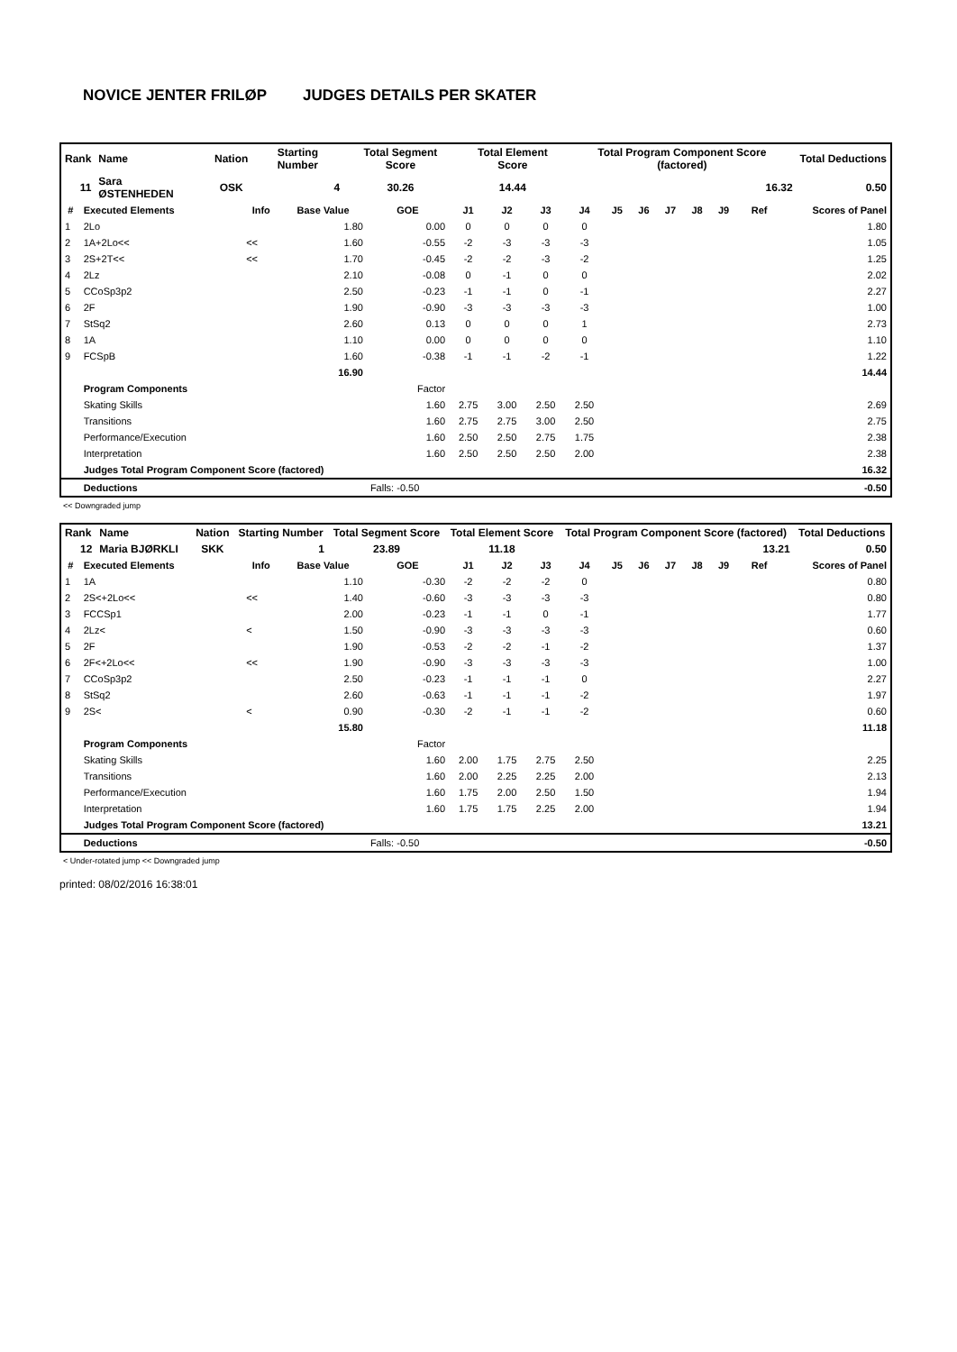NOVICE JENTER FRILØP JUDGES DETAILS PER SKATER
| Rank | Name | | Nation | Starting Number | Total Segment Score | Total Element Score | Total Program Component Score (factored) | Total Deductions |
| 11 | Sara ØSTENHEDEN | | OSK | 4 | 30.26 | 14.44 | 16.32 | 0.50 |
| # | Executed Elements | Info | Base Value | GOE | J1 | J2 | J3 | J4 | J5 | J6 | J7 | J8 | J9 | Ref | Scores of Panel |
| --- | --- | --- | --- | --- | --- | --- | --- | --- | --- | --- | --- | --- | --- | --- | --- |
| 1 | 2Lo | | 1.80 | 0.00 | 0 | 0 | 0 | 0 | | | | | | | 1.80 |
| 2 | 1A+2Lo<< | << | 1.60 | -0.55 | -2 | -3 | -3 | -3 | | | | | | | 1.05 |
| 3 | 2S+2T<< | << | 1.70 | -0.45 | -2 | -2 | -3 | -2 | | | | | | | 1.25 |
| 4 | 2Lz | | 2.10 | -0.08 | 0 | -1 | 0 | 0 | | | | | | | 2.02 |
| 5 | CCoSp3p2 | | 2.50 | -0.23 | -1 | -1 | 0 | -1 | | | | | | | 2.27 |
| 6 | 2F | | 1.90 | -0.90 | -3 | -3 | -3 | -3 | | | | | | | 1.00 |
| 7 | StSq2 | | 2.60 | 0.13 | 0 | 0 | 0 | 1 | | | | | | | 2.73 |
| 8 | 1A | | 1.10 | 0.00 | 0 | 0 | 0 | 0 | | | | | | | 1.10 |
| 9 | FCSpB | | 1.60 | -0.38 | -1 | -1 | -2 | -1 | | | | | | | 1.22 |
| | | | 16.90 | | | | | | | | | | | | 14.44 |
| | Program Components | | | Factor | | | | | | | | | | | |
| | Skating Skills | | | 1.60 | 2.75 | 3.00 | 2.50 | 2.50 | | | | | | | 2.69 |
| | Transitions | | | 1.60 | 2.75 | 2.75 | 3.00 | 2.50 | | | | | | | 2.75 |
| | Performance/Execution | | | 1.60 | 2.50 | 2.50 | 2.75 | 1.75 | | | | | | | 2.38 |
| | Interpretation | | | 1.60 | 2.50 | 2.50 | 2.50 | 2.00 | | | | | | | 2.38 |
| | Judges Total Program Component Score (factored) | | | | | | | | | | | | | | 16.32 |
| | Deductions | | | Falls: -0.50 | | | | | | | | | | | -0.50 |
<< Downgraded jump
| Rank | Name | | Nation | Starting Number | Total Segment Score | Total Element Score | Total Program Component Score (factored) | Total Deductions |
| 12 | Maria BJØRKLI | | SKK | 1 | 23.89 | 11.18 | 13.21 | 0.50 |
| # | Executed Elements | Info | Base Value | GOE | J1 | J2 | J3 | J4 | J5 | J6 | J7 | J8 | J9 | Ref | Scores of Panel |
| --- | --- | --- | --- | --- | --- | --- | --- | --- | --- | --- | --- | --- | --- | --- | --- |
| 1 | 1A | | 1.10 | -0.30 | -2 | -2 | -2 | 0 | | | | | | | 0.80 |
| 2 | 2S<+2Lo<< | << | 1.40 | -0.60 | -3 | -3 | -3 | -3 | | | | | | | 0.80 |
| 3 | FCCSp1 | | 2.00 | -0.23 | -1 | -1 | 0 | -1 | | | | | | | 1.77 |
| 4 | 2Lz< | < | 1.50 | -0.90 | -3 | -3 | -3 | -3 | | | | | | | 0.60 |
| 5 | 2F | | 1.90 | -0.53 | -2 | -2 | -1 | -2 | | | | | | | 1.37 |
| 6 | 2F<+2Lo<< | << | 1.90 | -0.90 | -3 | -3 | -3 | -3 | | | | | | | 1.00 |
| 7 | CCoSp3p2 | | 2.50 | -0.23 | -1 | -1 | -1 | 0 | | | | | | | 2.27 |
| 8 | StSq2 | | 2.60 | -0.63 | -1 | -1 | -1 | -2 | | | | | | | 1.97 |
| 9 | 2S< | < | 0.90 | -0.30 | -2 | -1 | -1 | -2 | | | | | | | 0.60 |
| | | | 15.80 | | | | | | | | | | | | 11.18 |
| | Program Components | | | Factor | | | | | | | | | | | |
| | Skating Skills | | | 1.60 | 2.00 | 1.75 | 2.75 | 2.50 | | | | | | | 2.25 |
| | Transitions | | | 1.60 | 2.00 | 2.25 | 2.25 | 2.00 | | | | | | | 2.13 |
| | Performance/Execution | | | 1.60 | 1.75 | 2.00 | 2.50 | 1.50 | | | | | | | 1.94 |
| | Interpretation | | | 1.60 | 1.75 | 1.75 | 2.25 | 2.00 | | | | | | | 1.94 |
| | Judges Total Program Component Score (factored) | | | | | | | | | | | | | | 13.21 |
| | Deductions | | | Falls: -0.50 | | | | | | | | | | | -0.50 |
< Under-rotated jump << Downgraded jump
printed: 08/02/2016 16:38:01